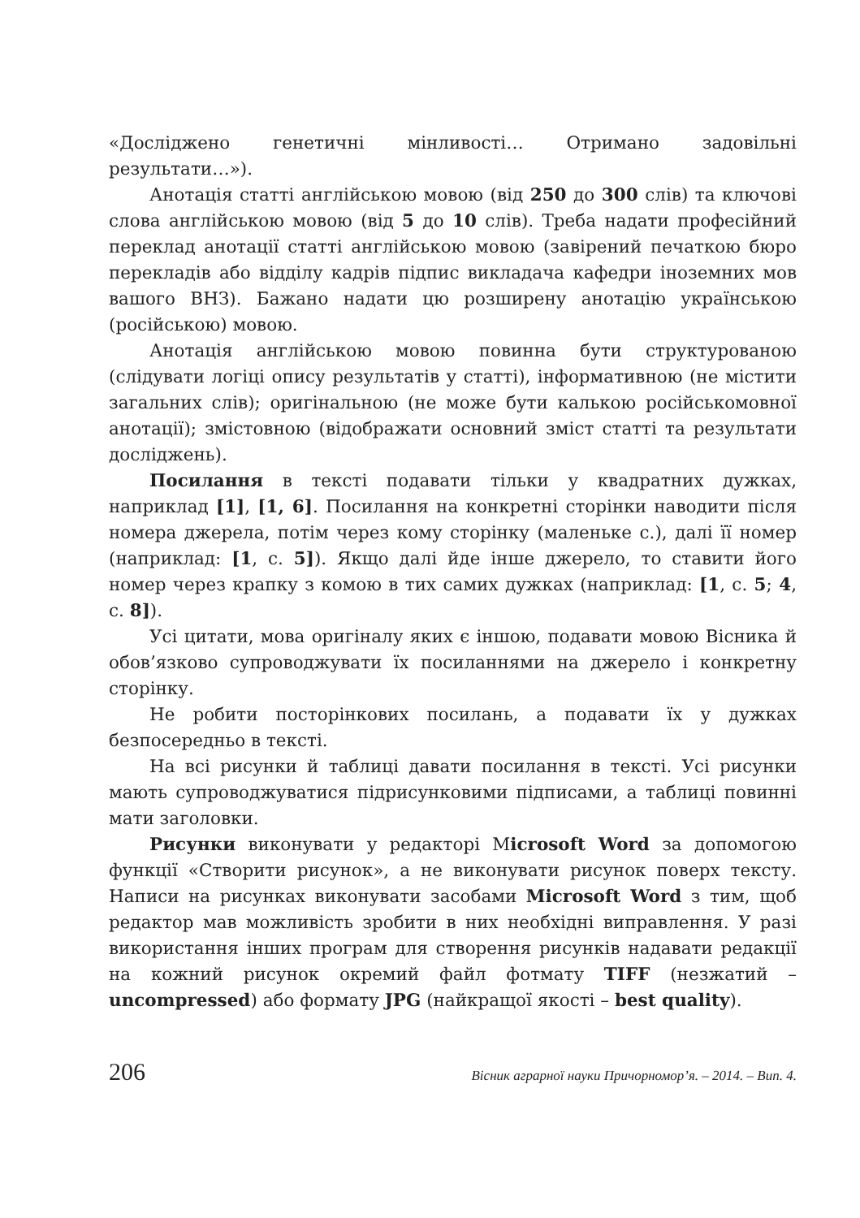«Досліджено генетичні мінливості… Отримано задовільні результати…»).
Анотація статті англійською мовою (від 250 до 300 слів) та ключові слова англійською мовою (від 5 до 10 слів). Треба надати професійний переклад анотації статті англійською мовою (завірений печаткою бюро перекладів або відділу кадрів підпис викладача кафедри іноземних мов вашого ВНЗ). Бажано надати цю розширену анотацію українською (російською) мовою.
Анотація англійською мовою повинна бути структурованою (слідувати логіці опису результатів у статті), інформативною (не містити загальних слів); оригінальною (не може бути калькою російськомовної анотації); змістовною (відображати основний зміст статті та результати досліджень).
Посилання в тексті подавати тільки у квадратних дужках, наприклад [1], [1, 6]. Посилання на конкретні сторінки наводити після номера джерела, потім через кому сторінку (маленьке с.), далі її номер (наприклад: [1, с. 5]). Якщо далі йде інше джерело, то ставити його номер через крапку з комою в тих самих дужках (наприклад: [1, с. 5; 4, с. 8]).
Усі цитати, мова оригіналу яких є іншою, подавати мовою Вісника й обов’язково супроводжувати їх посиланнями на джерело і конкретну сторінку.
Не робити посторінкових посилань, а подавати їх у дужках безпосередньо в тексті.
На всі рисунки й таблиці давати посилання в тексті. Усі рисунки мають супроводжуватися підрисунковими підписами, а таблиці повинні мати заголовки.
Рисунки виконувати у редакторі Мicrosoft Word за допомогою функції «Створити рисунок», а не виконувати рисунок поверх тексту. Написи на рисунках виконувати засобами Microsoft Word з тим, щоб редактор мав можливість зробити в них необхідні виправлення. У разі використання інших програм для створення рисунків надавати редакції на кожний рисунок окремий файл фотмату TIFF (незжатий – uncompressed) або формату JPG (найкращої якості – best quality).
206 Вісник аграрної науки Причорномор’я. – 2014. – Вип. 4.